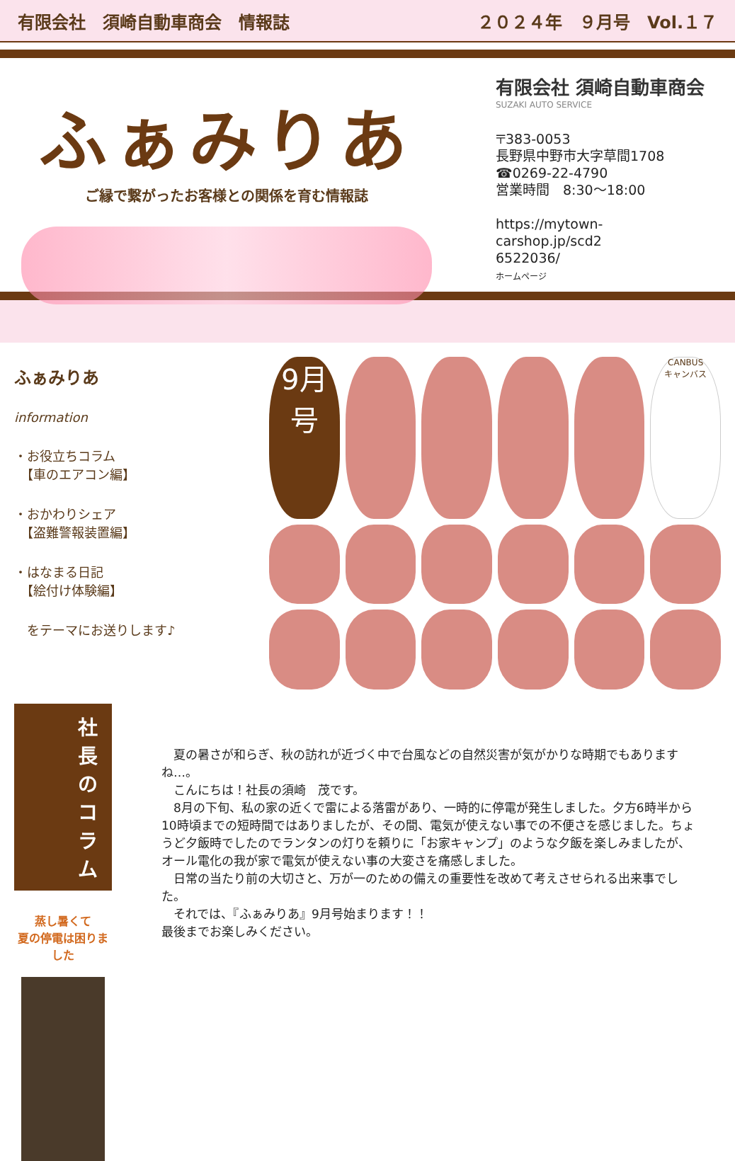有限会社　須崎自動車商会　情報誌 ２０２４年　９月号　Vol.１７
ふぁみりあ
ご縁で繋がったお客様との関係を育む情報誌
有限会社 須崎自動車商会
SUZAKI AUTO SERVICE
〒383-0053
長野県中野市大字草間1708
☎0269-22-4790
営業時間　8:30～18:00
https://mytown-
carshop.jp/scd2
6522036/
ホームページ
ふぁみりあ
information
・お役立ちコラム
　【車のエアコン編】
・おかわりシェア
　【盗難警報装置編】
・はなまる日記
　【絵付け体験編】
　をテーマにお送りします♪
9月号
CANBUS
キャンバス
社長のコラム
蒸し暑くて
夏の停電は困りました
　夏の暑さが和らぎ、秋の訪れが近づく中で台風などの自然災害が気がかりな時期でもありますね…。
　こんにちは！社長の須崎　茂です。
　8月の下旬、私の家の近くで雷による落雷があり、一時的に停電が発生しました。夕方6時半から10時頃までの短時間ではありましたが、その間、電気が使えない事での不便さを感じました。ちょうど夕飯時でしたのでランタンの灯りを頼りに「お家キャンプ」のような夕飯を楽しみましたが、オール電化の我が家で電気が使えない事の大変さを痛感しました。
　日常の当たり前の大切さと、万が一のための備えの重要性を改めて考えさせられる出来事でした。
　それでは、『ふぁみりあ』9月号始まります！！
最後までお楽しみください。